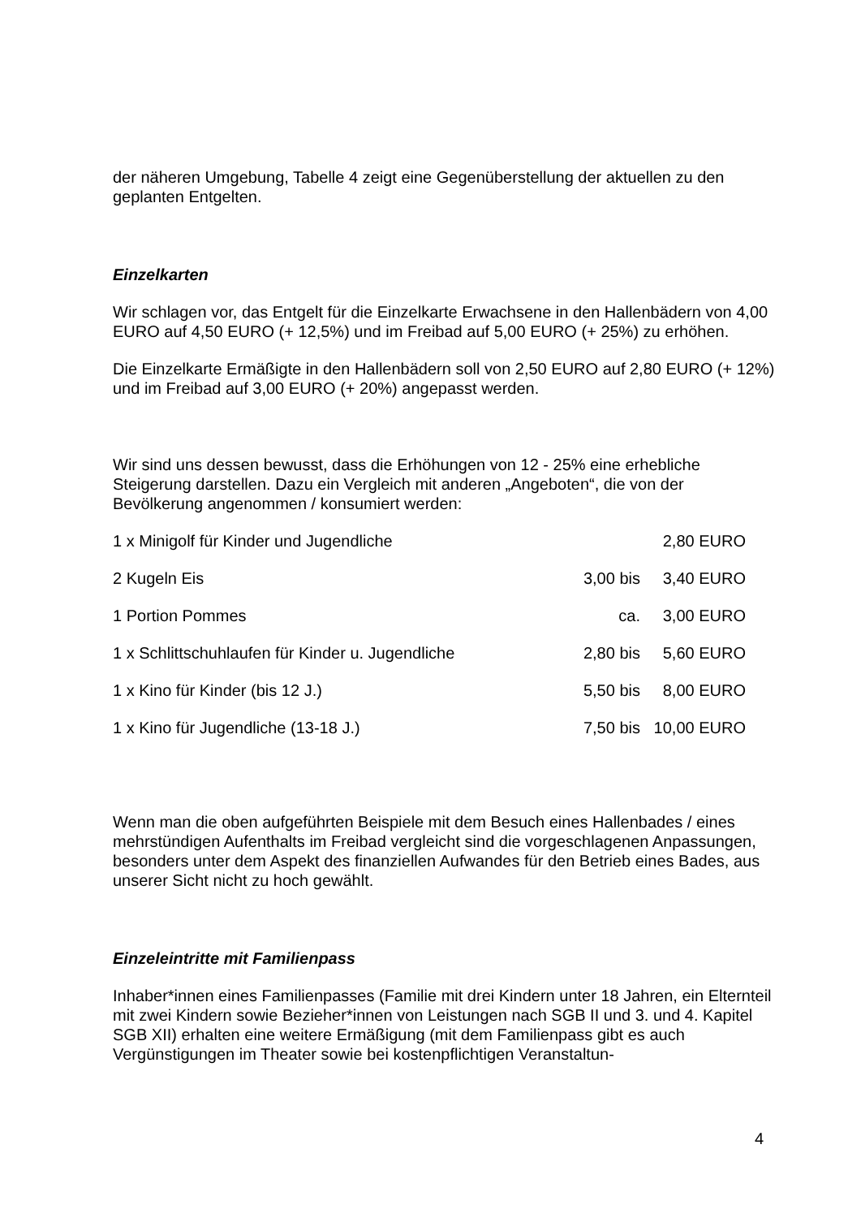der näheren Umgebung, Tabelle 4 zeigt eine Gegenüberstellung der aktuellen zu den geplanten Entgelten.
Einzelkarten
Wir schlagen vor, das Entgelt für die Einzelkarte Erwachsene in den Hallenbädern von 4,00 EURO auf 4,50 EURO (+ 12,5%) und im Freibad auf 5,00 EURO (+ 25%) zu erhöhen.
Die Einzelkarte Ermäßigte in den Hallenbädern soll von 2,50 EURO auf 2,80 EURO (+ 12%) und im Freibad auf 3,00 EURO (+ 20%) angepasst werden.
Wir sind uns dessen bewusst, dass die Erhöhungen von 12 - 25% eine erhebliche Steigerung darstellen. Dazu ein Vergleich mit anderen „Angeboten“, die von der Bevölkerung angenommen / konsumiert werden:
| 1 x Minigolf für Kinder und Jugendliche | | 2,80 EURO |
| 2 Kugeln Eis | 3,00 bis | 3,40 EURO |
| 1 Portion Pommes | ca. | 3,00 EURO |
| 1 x Schlittschuhlaufen für Kinder u. Jugendliche | 2,80 bis | 5,60 EURO |
| 1 x Kino für Kinder (bis 12 J.) | 5,50 bis | 8,00 EURO |
| 1 x Kino für Jugendliche (13-18 J.) | 7,50 bis | 10,00 EURO |
Wenn man die oben aufgeführten Beispiele mit dem Besuch eines Hallenbades / eines mehrstündigen Aufenthalts im Freibad vergleicht sind die vorgeschlagenen Anpassungen, besonders unter dem Aspekt des finanziellen Aufwandes für den Betrieb eines Bades, aus unserer Sicht nicht zu hoch gewählt.
Einzeleintritte mit Familienpass
Inhaber*innen eines Familienpasses (Familie mit drei Kindern unter 18 Jahren, ein Elternteil mit zwei Kindern sowie Bezieher*innen von Leistungen nach SGB II und 3. und 4. Kapitel SGB XII) erhalten eine weitere Ermäßigung (mit dem Familienpass gibt es auch Vergünstigungen im Theater sowie bei kostenpflichtigen Veranstaltun-
4